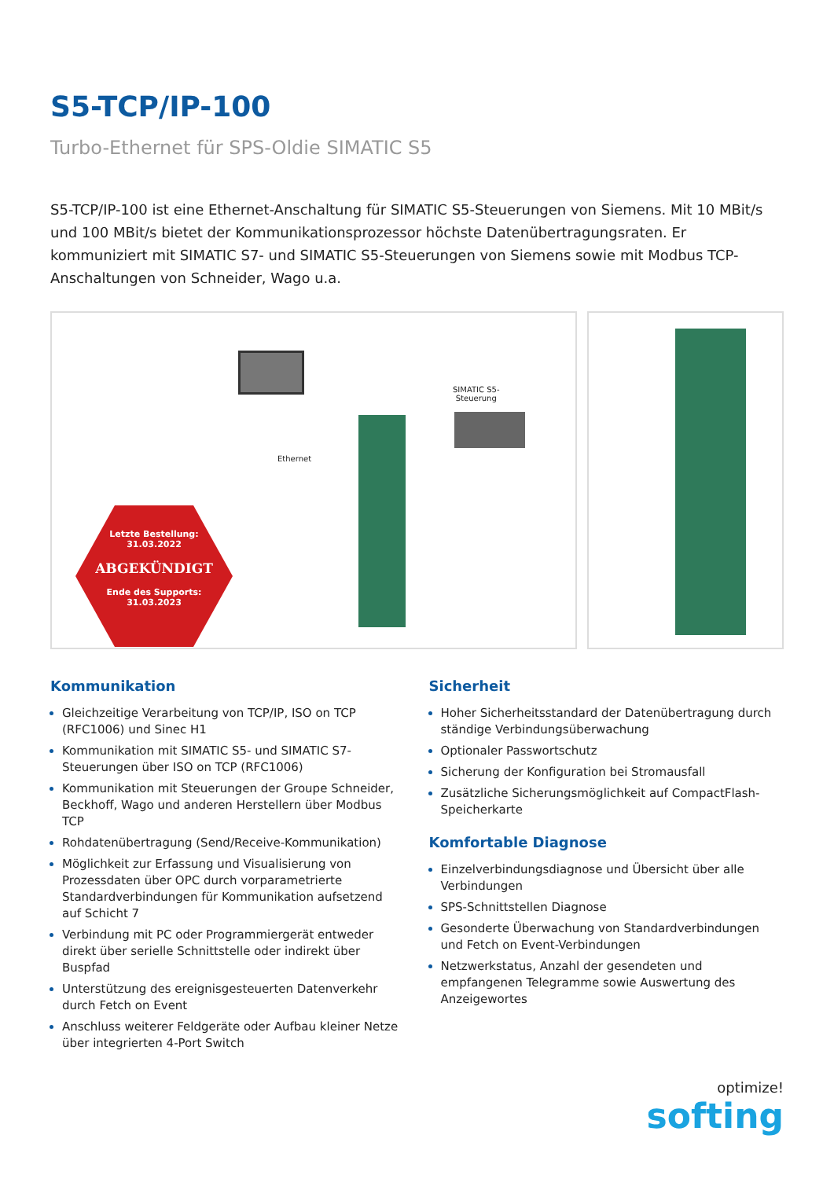S5-TCP/IP-100
Turbo-Ethernet für SPS-Oldie SIMATIC S5
S5-TCP/IP-100 ist eine Ethernet-Anschaltung für SIMATIC S5-Steuerungen von Siemens. Mit 10 MBit/s und 100 MBit/s bietet der Kommunikationsprozessor höchste Datenübertragungsraten. Er kommuniziert mit SIMATIC S7- und SIMATIC S5-Steuerungen von Siemens sowie mit Modbus TCP-Anschaltungen von Schneider, Wago u.a.
Ethernet
SIMATIC S5-
Steuerung
Letzte Bestellung:
31.03.2022
ABGEKÜNDIGT
Ende des Supports:
31.03.2023
Kommunikation
Gleichzeitige Verarbeitung von TCP/IP, ISO on TCP (RFC1006) und Sinec H1
Kommunikation mit SIMATIC S5- und SIMATIC S7-Steuerungen über ISO on TCP (RFC1006)
Kommunikation mit Steuerungen der Groupe Schneider, Beckhoff, Wago und anderen Herstellern über Modbus TCP
Rohdatenübertragung (Send/Receive-Kommunikation)
Möglichkeit zur Erfassung und Visualisierung von Prozessdaten über OPC durch vorparametrierte Standardverbindungen für Kommunikation aufsetzend auf Schicht 7
Verbindung mit PC oder Programmiergerät entweder direkt über serielle Schnittstelle oder indirekt über Buspfad
Unterstützung des ereignisgesteuerten Datenverkehr durch Fetch on Event
Anschluss weiterer Feldgeräte oder Aufbau kleiner Netze über integrierten 4-Port Switch
Sicherheit
Hoher Sicherheitsstandard der Datenübertragung durch ständige Verbindungsüberwachung
Optionaler Passwortschutz
Sicherung der Konfiguration bei Stromausfall
Zusätzliche Sicherungsmöglichkeit auf CompactFlash-Speicherkarte
Komfortable Diagnose
Einzelverbindungsdiagnose und Übersicht über alle Verbindungen
SPS-Schnittstellen Diagnose
Gesonderte Überwachung von Standardverbindungen und Fetch on Event-Verbindungen
Netzwerkstatus, Anzahl der gesendeten und empfangenen Telegramme sowie Auswertung des Anzeigewortes
optimize!
softing